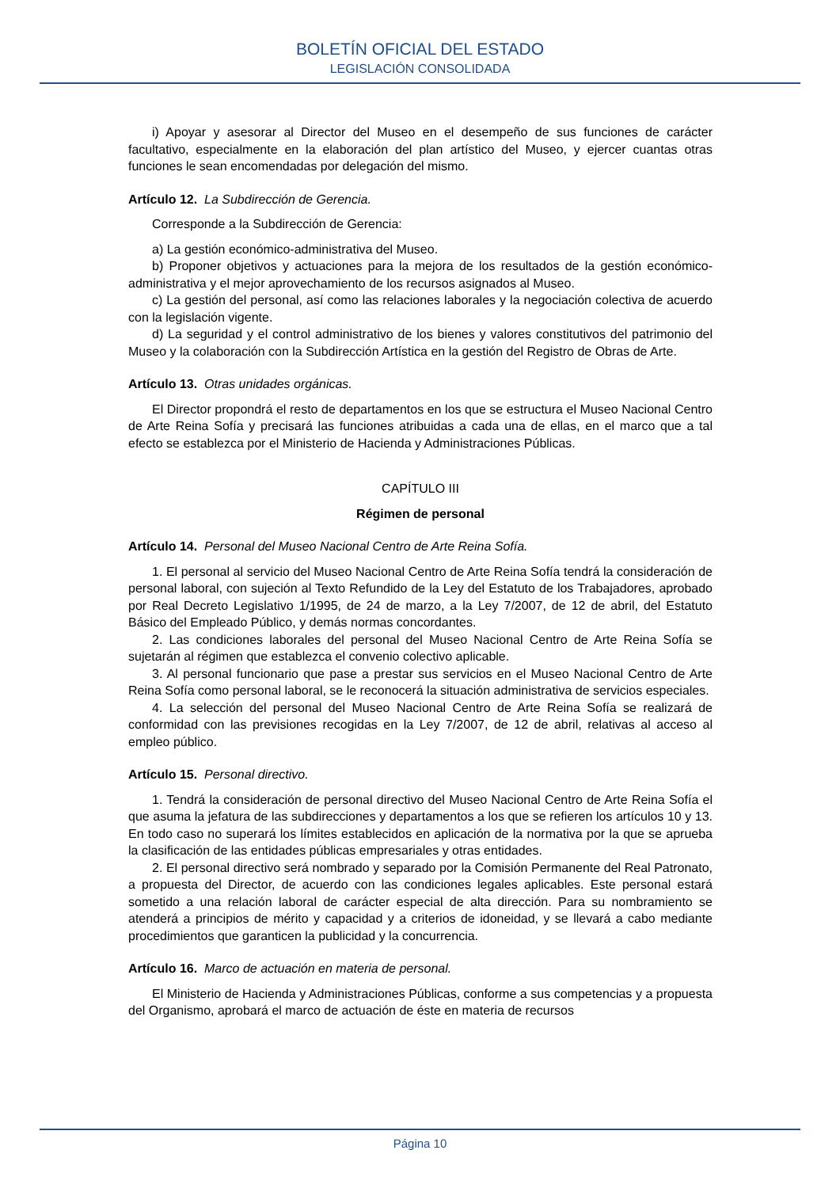BOLETÍN OFICIAL DEL ESTADO
LEGISLACIÓN CONSOLIDADA
i) Apoyar y asesorar al Director del Museo en el desempeño de sus funciones de carácter facultativo, especialmente en la elaboración del plan artístico del Museo, y ejercer cuantas otras funciones le sean encomendadas por delegación del mismo.
Artículo 12. La Subdirección de Gerencia.
Corresponde a la Subdirección de Gerencia:
a) La gestión económico-administrativa del Museo.
b) Proponer objetivos y actuaciones para la mejora de los resultados de la gestión económico-administrativa y el mejor aprovechamiento de los recursos asignados al Museo.
c) La gestión del personal, así como las relaciones laborales y la negociación colectiva de acuerdo con la legislación vigente.
d) La seguridad y el control administrativo de los bienes y valores constitutivos del patrimonio del Museo y la colaboración con la Subdirección Artística en la gestión del Registro de Obras de Arte.
Artículo 13. Otras unidades orgánicas.
El Director propondrá el resto de departamentos en los que se estructura el Museo Nacional Centro de Arte Reina Sofía y precisará las funciones atribuidas a cada una de ellas, en el marco que a tal efecto se establezca por el Ministerio de Hacienda y Administraciones Públicas.
CAPÍTULO III
Régimen de personal
Artículo 14. Personal del Museo Nacional Centro de Arte Reina Sofía.
1. El personal al servicio del Museo Nacional Centro de Arte Reina Sofía tendrá la consideración de personal laboral, con sujeción al Texto Refundido de la Ley del Estatuto de los Trabajadores, aprobado por Real Decreto Legislativo 1/1995, de 24 de marzo, a la Ley 7/2007, de 12 de abril, del Estatuto Básico del Empleado Público, y demás normas concordantes.
2. Las condiciones laborales del personal del Museo Nacional Centro de Arte Reina Sofía se sujetarán al régimen que establezca el convenio colectivo aplicable.
3. Al personal funcionario que pase a prestar sus servicios en el Museo Nacional Centro de Arte Reina Sofía como personal laboral, se le reconocerá la situación administrativa de servicios especiales.
4. La selección del personal del Museo Nacional Centro de Arte Reina Sofía se realizará de conformidad con las previsiones recogidas en la Ley 7/2007, de 12 de abril, relativas al acceso al empleo público.
Artículo 15. Personal directivo.
1. Tendrá la consideración de personal directivo del Museo Nacional Centro de Arte Reina Sofía el que asuma la jefatura de las subdirecciones y departamentos a los que se refieren los artículos 10 y 13. En todo caso no superará los límites establecidos en aplicación de la normativa por la que se aprueba la clasificación de las entidades públicas empresariales y otras entidades.
2. El personal directivo será nombrado y separado por la Comisión Permanente del Real Patronato, a propuesta del Director, de acuerdo con las condiciones legales aplicables. Este personal estará sometido a una relación laboral de carácter especial de alta dirección. Para su nombramiento se atenderá a principios de mérito y capacidad y a criterios de idoneidad, y se llevará a cabo mediante procedimientos que garanticen la publicidad y la concurrencia.
Artículo 16. Marco de actuación en materia de personal.
El Ministerio de Hacienda y Administraciones Públicas, conforme a sus competencias y a propuesta del Organismo, aprobará el marco de actuación de éste en materia de recursos
Página 10